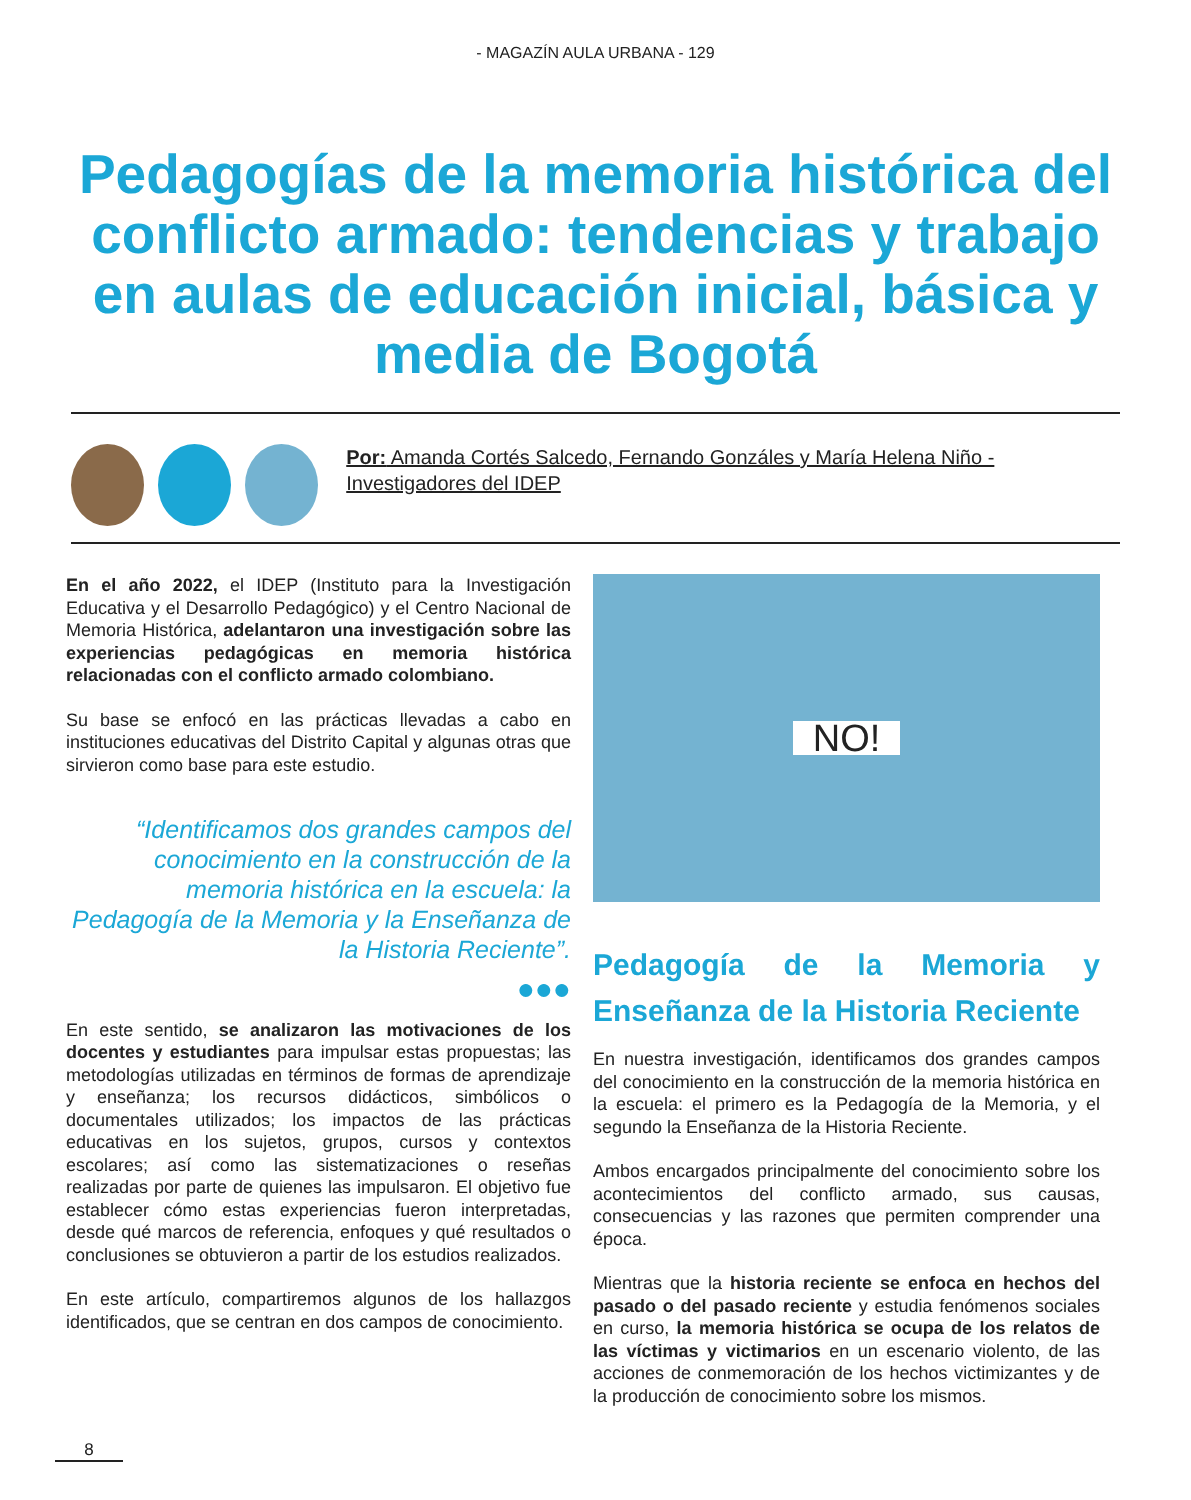- MAGAZÍN AULA URBANA - 129
Pedagogías de la memoria histórica del conflicto armado: tendencias y trabajo en aulas de educación inicial, básica y media de Bogotá
Por: Amanda Cortés Salcedo, Fernando Gonzáles y María Helena Niño - Investigadores del IDEP
En el año 2022, el IDEP (Instituto para la Investigación Educativa y el Desarrollo Pedagógico) y el Centro Nacional de Memoria Histórica, adelantaron una investigación sobre las experiencias pedagógicas en memoria histórica relacionadas con el conflicto armado colombiano.
Su base se enfocó en las prácticas llevadas a cabo en instituciones educativas del Distrito Capital y algunas otras que sirvieron como base para este estudio.
“Identificamos dos grandes campos del conocimiento en la construcción de la memoria histórica en la escuela: la Pedagogía de la Memoria y la Enseñanza de la Historia Reciente”.
●●●
En este sentido, se analizaron las motivaciones de los docentes y estudiantes para impulsar estas propuestas; las metodologías utilizadas en términos de formas de aprendizaje y enseñanza; los recursos didácticos, simbólicos o documentales utilizados; los impactos de las prácticas educativas en los sujetos, grupos, cursos y contextos escolares; así como las sistematizaciones o reseñas realizadas por parte de quienes las impulsaron. El objetivo fue establecer cómo estas experiencias fueron interpretadas, desde qué marcos de referencia, enfoques y qué resultados o conclusiones se obtuvieron a partir de los estudios realizados.
En este artículo, compartiremos algunos de los hallazgos identificados, que se centran en dos campos de conocimiento.
NO!
Pedagogía de la Memoria y Enseñanza de la Historia Reciente
En nuestra investigación, identificamos dos grandes campos del conocimiento en la construcción de la memoria histórica en la escuela: el primero es la Pedagogía de la Memoria, y el segundo la Enseñanza de la Historia Reciente.
Ambos encargados principalmente del conocimiento sobre los acontecimientos del conflicto armado, sus causas, consecuencias y las razones que permiten comprender una época.
Mientras que la historia reciente se enfoca en hechos del pasado o del pasado reciente y estudia fenómenos sociales en curso, la memoria histórica se ocupa de los relatos de las víctimas y victimarios en un escenario violento, de las acciones de conmemoración de los hechos victimizantes y de la producción de conocimiento sobre los mismos.
8